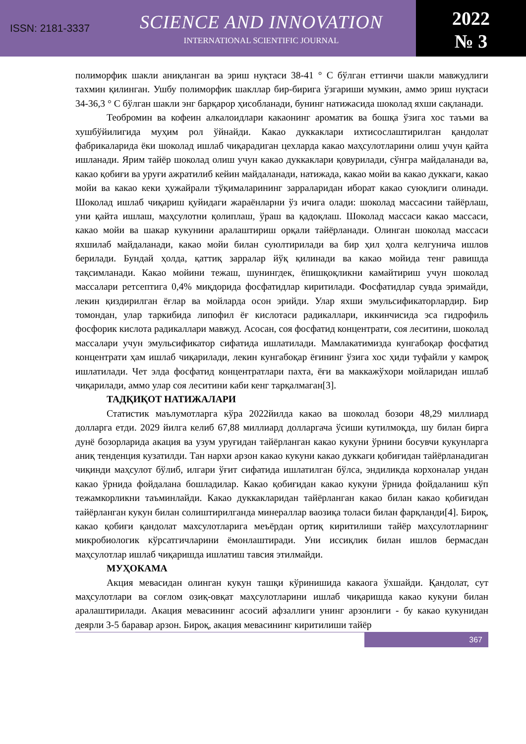ISSN: 2181-3337
SCIENCE AND INNOVATION
INTERNATIONAL SCIENTIFIC JOURNAL
2022
№ 3
полиморфик шакли аниқланган ва эриш нуқтаси 38-41 ° С бўлган еттинчи шакли мавжудлиги тахмин қилинган. Ушбу полиморфик шакллар бир-бирига ўзгариши мумкин, аммо эриш нуқтаси 34-36,3 ° С бўлган шакли энг барқарор ҳисобланади, бунинг натижасида шоколад яхши сақланади.
Теобромин ва кофеин алкалоидлари какаонинг ароматик ва бошқа ўзига хос таъми ва хушбўйилигида муҳим рол ўйнайди. Какао дуккаклари ихтисослаштирилган қандолат фабрикаларида ёки шоколад ишлаб чиқарадиган цехларда какао маҳсулотларини олиш учун қайта ишланади. Ярим тайёр шоколад олиш учун какао дуккаклари қовурилади, сўнгра майдаланади ва, какао қобиғи ва уруғи ажратилиб кейин майдаланади, натижада, какао мойи ва какао дуккаги, какао мойи ва какао кеки ҳужайрали тўқималарининг зарраларидан иборат какао суюқлиги олинади. Шоколад ишлаб чиқариш қуйидаги жараёнларни ўз ичига олади: шоколад массасини тайёрлаш, уни қайта ишлаш, маҳсулотни қолиплаш, ўраш ва қадоқлаш. Шоколад массаси какао массаси, какао мойи ва шакар кукунини аралаштириш орқали тайёрланади. Олинган шоколад массаси яхшилаб майдаланади, какао мойи билан суюлтирилади ва бир ҳил ҳолга келгунича ишлов берилади. Бундай ҳолда, қаттиқ зарралар йўқ қилинади ва какао мойида тенг равишда тақсимланади. Какао мойини тежаш, шунингдек, ёпишқоқликни камайтириш учун шоколад массалари ретсептига 0,4% миқдорида фосфатидлар киритилади. Фосфатидлар сувда эримайди, лекин қиздирилган ёғлар ва мойларда осон эрийди. Улар яхши эмульсификаторлардир. Бир томондан, улар таркибида липофил ёғ кислотаси радикаллари, иккинчисида эса гидрофиль фосфорик кислота радикаллари мавжуд. Асосан, соя фосфатид концентрати, соя леситини, шоколад массалари учун эмульсификатор сифатида ишлатилади. Мамлакатимизда кунгабоқар фосфатид концентрати ҳам ишлаб чиқарилади, лекин кунгабоқар ёғининг ўзига хос ҳиди туфайли у камроқ ишлатилади. Чет элда фосфатид концентратлари пахта, ёғи ва маккажўхори мойларидан ишлаб чиқарилади, аммо улар соя леситини каби кенг тарқалмаган[3].
ТАДҚИҚОТ НАТИЖАЛАРИ
Статистик маълумотларга кўра 2022йилда какао ва шоколад бозори 48,29 миллиард долларга етди. 2029 йилга келиб 67,88 миллиард долларгача ўсиши кутилмоқда, шу билан бирга дунё бозорларида акация ва узум уруғидан тайёрланган какао кукуни ўрнини босувчи кукунларга аниқ тенденция кузатилди. Тан нархи арзон какао кукуни какао дуккаги қобиғидан тайёрланадиган чиқинди маҳсулот бўлиб, илгари ўғит сифатида ишлатилган бўлса, эндиликда корхоналар ундан какао ўрнида фойдалана бошладилар. Какао қобиғидан какао кукуни ўрнида фойдаланиш кўп тежамкорликни таъминлайди. Какао дуккакларидан тайёрланган какао билан какао қобиғидан тайёрланган кукун билан солиштирилганда минераллар ваозиқа толаси билан фарқланди[4]. Бироқ, какао қобиғи қандолат махсулотларига меъёрдан ортиқ киритилиши тайёр маҳсулотларнинг микробиологик кўрсатгичларини ёмонлаштиради. Уни иссиқлик билан ишлов бермасдан маҳсулотлар ишлаб чиқаришда ишлатиш тавсия этилмайди.
МУҲОКАМА
Акция мевасидан олинган кукун ташқи кўринишида какаога ўхшайди. Қандолат, сут маҳсулотлари ва соғлом озиқ-овқат маҳсулотларини ишлаб чиқаришда какао кукуни билан аралаштирилади. Акация мевасининг асосий афзаллиги унинг арзонлиги - бу какао кукунидан деярли 3-5 баравар арзон. Бироқ, акация мевасининг киритилиши тайёр
367